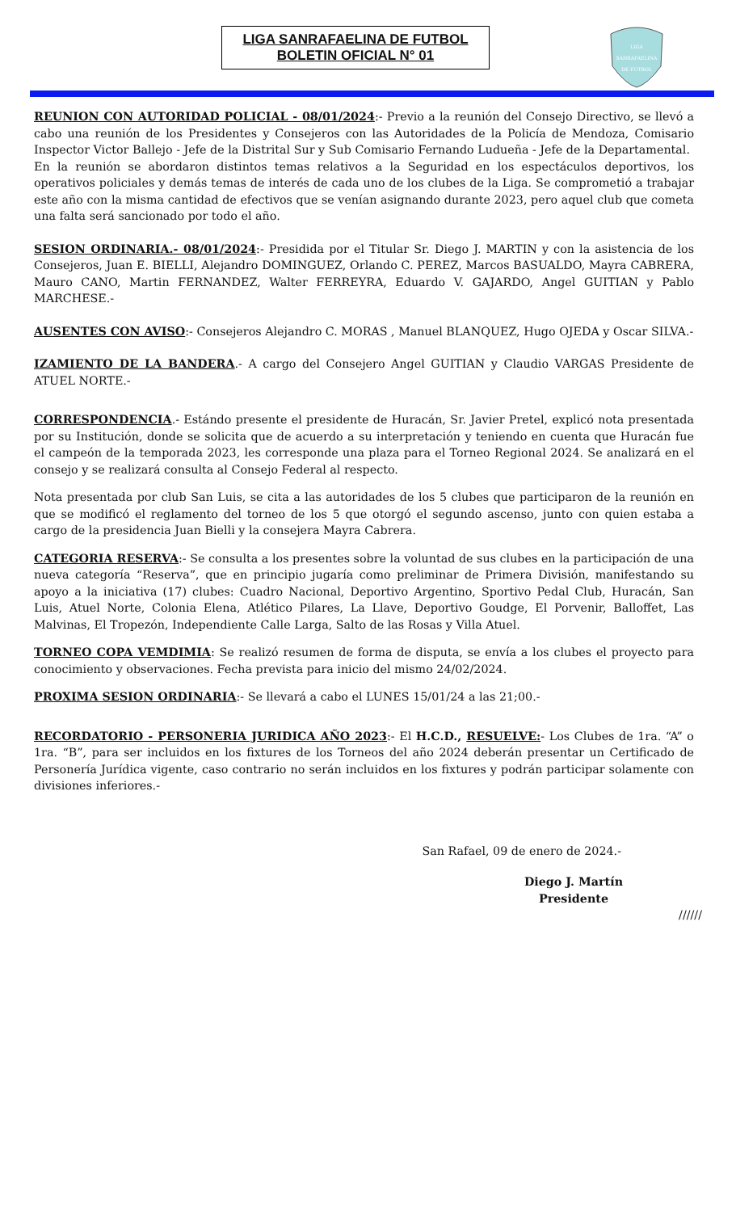LIGA SANRAFAELINA DE FUTBOL
BOLETIN OFICIAL N° 01
LIGA
SANRAFAELINA
DE FUTBOL
REUNION CON AUTORIDAD POLICIAL - 08/01/2024:- Previo a la reunión del Consejo Directivo, se llevó a cabo una reunión de los Presidentes y Consejeros con las Autoridades de la Policía de Mendoza, Comisario Inspector Victor Ballejo - Jefe de la Distrital Sur y Sub Comisario Fernando Ludueña - Jefe de la Departamental.
En la reunión se abordaron distintos temas relativos a la Seguridad en los espectáculos deportivos, los operativos policiales y demás temas de interés de cada uno de los clubes de la Liga. Se comprometió a trabajar este año con la misma cantidad de efectivos que se venían asignando durante 2023, pero aquel club que cometa una falta será sancionado por todo el año.
SESION ORDINARIA.- 08/01/2024:- Presidida por el Titular Sr. Diego J. MARTIN y con la asistencia de los Consejeros, Juan E. BIELLI, Alejandro DOMINGUEZ, Orlando C. PEREZ, Marcos BASUALDO, Mayra CABRERA, Mauro CANO, Martin FERNANDEZ, Walter FERREYRA, Eduardo V. GAJARDO, Angel GUITIAN y Pablo MARCHESE.-
AUSENTES CON AVISO:- Consejeros Alejandro C. MORAS , Manuel BLANQUEZ, Hugo OJEDA y Oscar SILVA.-
IZAMIENTO DE LA BANDERA.- A cargo del Consejero Angel GUITIAN y Claudio VARGAS Presidente de ATUEL NORTE.-
CORRESPONDENCIA.- Estándo presente el presidente de Huracán, Sr. Javier Pretel, explicó nota presentada por su Institución, donde se solicita que de acuerdo a su interpretación y teniendo en cuenta que Huracán fue el campeón de la temporada 2023, les corresponde una plaza para el Torneo Regional 2024. Se analizará en el consejo y se realizará consulta al Consejo Federal al respecto.
Nota presentada por club San Luis, se cita a las autoridades de los 5 clubes que participaron de la reunión en que se modificó el reglamento del torneo de los 5 que otorgó el segundo ascenso, junto con quien estaba a cargo de la presidencia Juan Bielli y la consejera Mayra Cabrera.
CATEGORIA RESERVA:- Se consulta a los presentes sobre la voluntad de sus clubes en la participación de una nueva categoría “Reserva”, que en principio jugaría como preliminar de Primera División, manifestando su apoyo a la iniciativa (17) clubes: Cuadro Nacional, Deportivo Argentino, Sportivo Pedal Club, Huracán, San Luis, Atuel Norte, Colonia Elena, Atlético Pilares, La Llave, Deportivo Goudge, El Porvenir, Balloffet, Las Malvinas, El Tropezón, Independiente Calle Larga, Salto de las Rosas y Villa Atuel.
TORNEO COPA VEMDIMIA: Se realizó resumen de forma de disputa, se envía a los clubes el proyecto para conocimiento y observaciones. Fecha prevista para inicio del mismo 24/02/2024.
PROXIMA SESION ORDINARIA:- Se llevará a cabo el LUNES 15/01/24 a las 21;00.-
RECORDATORIO - PERSONERIA JURIDICA AÑO 2023:- El H.C.D., RESUELVE:- Los Clubes de 1ra. “A” o 1ra. “B”, para ser incluidos en los fixtures de los Torneos del año 2024 deberán presentar un Certificado de Personería Jurídica vigente, caso contrario no serán incluidos en los fixtures y podrán participar solamente con divisiones inferiores.-
San Rafael, 09 de enero de 2024.-
Diego J. Martín
Presidente
//////